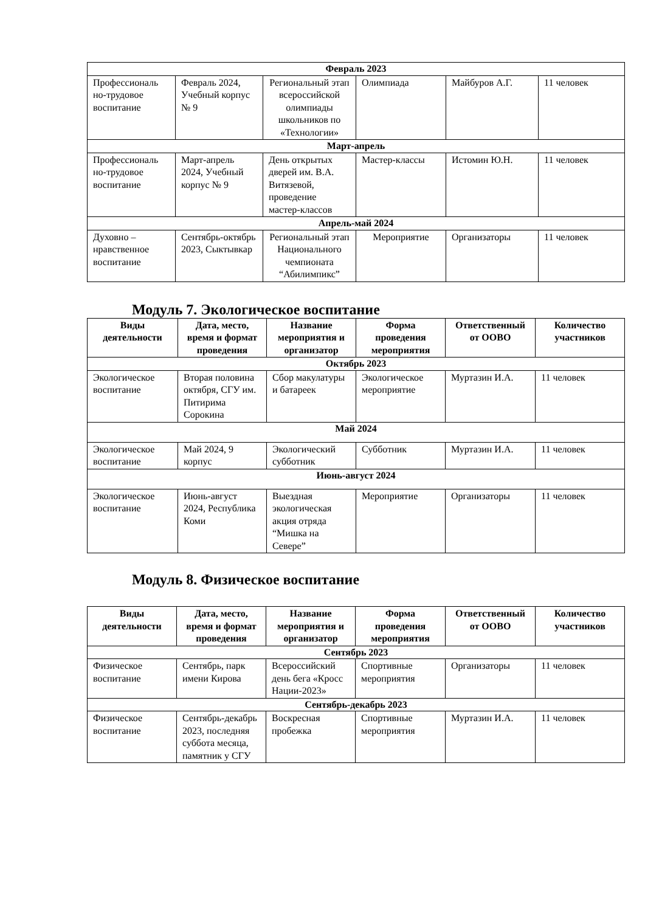| Февраль 2023 | | | | | |
| Профессиональ но-трудовое воспитание | Февраль 2024, Учебный корпус № 9 | Региональный этап всероссийской олимпиады школьников по «Технологии» | Олимпиада | Майбуров А.Г. | 11 человек |
| Март-апрель | | | | | |
| Профессиональ но-трудовое воспитание | Март-апрель 2024, Учебный корпус № 9 | День открытых дверей им. В.А. Витязевой, проведение мастер-классов | Мастер-классы | Истомин Ю.Н. | 11 человек |
| Апрель-май 2024 | | | | | |
| Духовно – нравственное воспитание | Сентябрь-октябрь 2023, Сыктывкар | Региональный этап Национального чемпионата “Абилимпикс” | Мероприятие | Организаторы | 11 человек |
Модуль 7. Экологическое воспитание
| Виды деятельности | Дата, место, время и формат проведения | Название мероприятия и организатор | Форма проведения мероприятия | Ответственный от ООВО | Количество участников |
| --- | --- | --- | --- | --- | --- |
| Октябрь 2023 | | | | | |
| Экологическое воспитание | Вторая половина октября, СГУ им. Питирима Сорокина | Сбор макулатуры и батареек | Экологическое мероприятие | Муртазин И.А. | 11 человек |
| Май 2024 | | | | | |
| Экологическое воспитание | Май 2024, 9 корпус | Экологический субботник | Субботник | Муртазин И.А. | 11 человек |
| Июнь-август 2024 | | | | | |
| Экологическое воспитание | Июнь-август 2024, Республика Коми | Выездная экологическая акция отряда “Мишка на Севере” | Мероприятие | Организаторы | 11 человек |
Модуль 8. Физическое воспитание
| Виды деятельности | Дата, место, время и формат проведения | Название мероприятия и организатор | Форма проведения мероприятия | Ответственный от ООВО | Количество участников |
| --- | --- | --- | --- | --- | --- |
| Сентябрь 2023 | | | | | |
| Физическое воспитание | Сентябрь, парк имени Кирова | Всероссийский день бега «Кросс Нации-2023» | Спортивные мероприятия | Организаторы | 11 человек |
| Сентябрь-декабрь 2023 | | | | | |
| Физическое воспитание | Сентябрь-декабрь 2023, последняя суббота месяца, памятник у СГУ | Воскресная пробежка | Спортивные мероприятия | Муртазин И.А. | 11 человек |